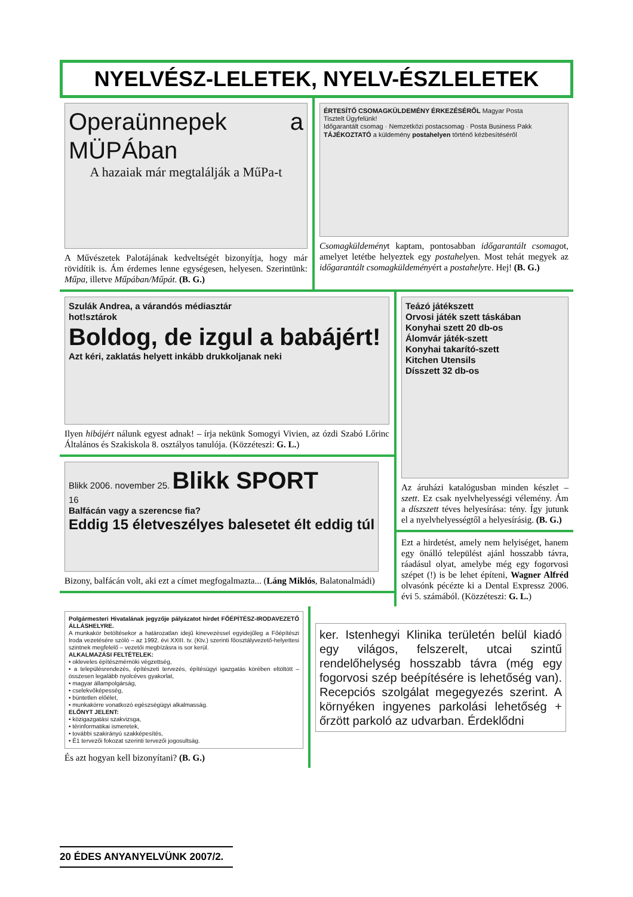NYELVÉSZ-LELETEK, NYELV-ÉSZLELETEK
Operaünnepek a MÜPÁban
A hazaiak már megtalálják a MűPa-t
A Művészetek Palotájának kedveltségét bizonyítja, hogy már rövidítik is. Ám érdemes lenne egységesen, helyesen. Szerintünk: Műpa, illetve Műpában/Műpát. (B. G.)
ÉRTESÍTŐ CSOMAGKÜLDEMÉNY ÉRKEZÉSÉRŐL Magyar Posta
Tisztelt Ügyfelünk!
Időgarantált csomag · Nemzetközi postacsomag · Posta Business Pakk
TÁJÉKOZTATÓ a küldemény postahelyen történő kézbesítéséről
Csomagküldeményt kaptam, pontosabban időgarantált csomagot, amelyet letétbe helyeztek egy postahelyen. Most tehát megyek az időgarantált csomagküldeményért a postahelyre. Hej! (B. G.)
Szulák Andrea, a várandós médiasztár
hot!sztárok
Boldog, de izgul a babájért!
Azt kéri, zaklatás helyett inkább drukkoljanak neki
Ilyen hibájért nálunk egyest adnak! – írja nekünk Somogyi Vivien, az ózdi Szabó Lőrinc Általános és Szakiskola 8. osztályos tanulója. (Közzéteszi: G. L.)
Blikk 2006. november 25. Blikk SPORT
16
Balfácán vagy a szerencse fia?
Eddig 15 életveszélyes balesetet élt eddig túl
Bizony, balfácán volt, aki ezt a címet megfogalmazta... (Láng Miklós, Balatonalmádi)
Teázó játékszett
Orvosi játék szett táskában
Konyhai szett 20 db-os
Álomvár játék-szett
Konyhai takarító-szett
Kitchen Utensils
Dísszett 32 db-os
Az áruházi katalógusban minden készlet – szett. Ez csak nyelvhelyességi vélemény. Ám a díszszett téves helyesírása: tény. Így jutunk el a nyelvhelyességtől a helyesírásig. (B. G.)
Ezt a hirdetést, amely nem helyiséget, hanem egy önálló települést ajánl hosszabb távra, ráadásul olyat, amelybe még egy fogorvosi szépet (!) is be lehet építeni, Wagner Alfréd olvasónk pécézte ki a Dental Expressz 2006. évi 5. számából. (Közzéteszi: G. L.)
Polgármesteri Hivatalának jegyzője pályázatot hirdet FŐÉPÍTÉSZ-IRODAVEZETŐ ÁLLÁSHELYRE.
A munkakör betöltésekor a határozatlan idejű kinevezéssel egyidejűleg a Főépítészi Iroda vezetésére szóló – az 1992. évi XXIII. tv. (Ktv.) szerinti főosztályvezető-helyettesi szintnek megfelelő – vezetői megbízásra is sor kerül.
ALKALMAZÁSI FELTÉTELEK:
• okleveles építészmérnöki végzettség,
• a településrendezés, építészeti tervezés, építésügyi igazgatás körében eltöltött – összesen legalább nyolcéves gyakorlat,
• magyar állampolgárság,
• cselekvőképesség,
• büntetlen előélet,
• munkakörre vonatkozó egészségügyi alkalmasság.
ELŐNYT JELENT:
• közigazgatási szakvizsga,
• térinformatikai ismeretek,
• további szakirányú szakképesítés,
• É1 tervezői fokozat szerinti tervezői jogosultság.
És azt hogyan kell bizonyítani? (B. G.)
ker. Istenhegyi Klinika területén belül kiadó egy világos, felszerelt, utcai szintű rendelőhelység hosszabb távra (még egy fogorvosi szép beépítésére is lehetőség van). Recepciós szolgálat megegyezés szerint. A környéken ingyenes parkolási lehetőség + őrzött parkoló az udvarban. Érdeklődni
20 ÉDES ANYANYELVÜNK 2007/2.